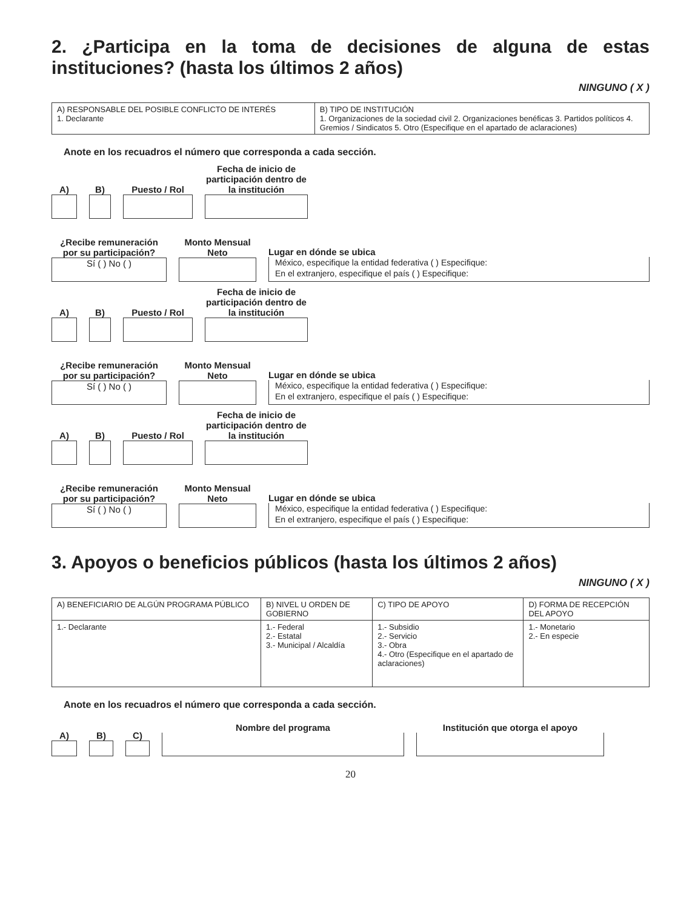2. ¿Participa en la toma de decisiones de alguna de estas instituciones? (hasta los últimos 2 años)
NINGUNO ( X )
| A) RESPONSABLE DEL POSIBLE CONFLICTO DE INTERÉS 1. Declarante | B) TIPO DE INSTITUCIÓN 1. Organizaciones de la sociedad civil 2. Organizaciones benéficas 3. Partidos políticos 4. Gremios / Sindicatos 5. Otro (Especifique en el apartado de aclaraciones) |
Anote en los recuadros el número que corresponda a cada sección.
A)
B)
Puesto / Rol
Fecha de inicio de participación dentro de la institución
¿Recibe remuneración por su participación?
Sí ( ) No ( )
Monto Mensual Neto
Lugar en dónde se ubica
México, especifique la entidad federativa ( ) Especifique:
En el extranjero, especifique el país ( ) Especifique:
A)
B)
Puesto / Rol
Fecha de inicio de participación dentro de la institución
¿Recibe remuneración por su participación?
Sí ( ) No ( )
Monto Mensual Neto
Lugar en dónde se ubica
México, especifique la entidad federativa ( ) Especifique:
En el extranjero, especifique el país ( ) Especifique:
A)
B)
Puesto / Rol
Fecha de inicio de participación dentro de la institución
¿Recibe remuneración por su participación?
Sí ( ) No ( )
Monto Mensual Neto
Lugar en dónde se ubica
México, especifique la entidad federativa ( ) Especifique:
En el extranjero, especifique el país ( ) Especifique:
3. Apoyos o beneficios públicos (hasta los últimos 2 años)
NINGUNO ( X )
| A) BENEFICIARIO DE ALGÚN PROGRAMA PÚBLICO | B) NIVEL U ORDEN DE GOBIERNO | C) TIPO DE APOYO | D) FORMA DE RECEPCIÓN DEL APOYO |
| --- | --- | --- | --- |
| 1.- Declarante | 1.- Federal 2.- Estatal 3.- Municipal / Alcaldía | 1.- Subsidio 2.- Servicio 3.- Obra 4.- Otro (Especifique en el apartado de aclaraciones) | 1.- Monetario 2.- En especie |
Anote en los recuadros el número que corresponda a cada sección.
A)
B)
C)
Nombre del programa
Institución que otorga el apoyo
20